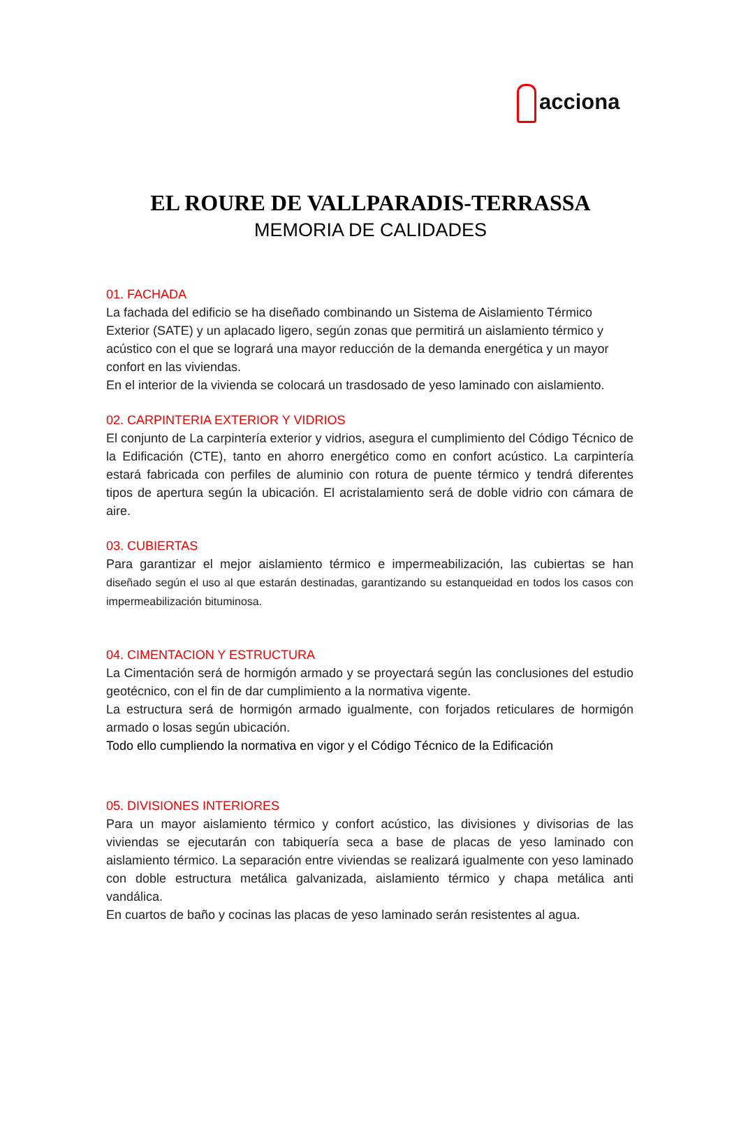acciona
EL ROURE DE VALLPARADIS-TERRASSA
MEMORIA DE CALIDADES
01. FACHADA
La fachada del edificio se ha diseñado combinando un Sistema de Aislamiento Térmico Exterior (SATE) y un aplacado ligero, según zonas que permitirá un aislamiento térmico y acústico con el que se logrará una mayor reducción de la demanda energética y un mayor confort en las viviendas.
En el interior de la vivienda se colocará un trasdosado de yeso laminado con aislamiento.
02. CARPINTERIA EXTERIOR Y VIDRIOS
El conjunto de La carpintería exterior y vidrios, asegura el cumplimiento del Código Técnico de la Edificación (CTE), tanto en ahorro energético como en confort acústico. La carpintería estará fabricada con perfiles de aluminio con rotura de puente térmico y tendrá diferentes tipos de apertura según la ubicación. El acristalamiento será de doble vidrio con cámara de aire.
03. CUBIERTAS
Para garantizar el mejor aislamiento térmico e impermeabilización, las cubiertas se han diseñado según el uso al que estarán destinadas, garantizando su estanqueidad en todos los casos con impermeabilización bituminosa.
04. CIMENTACION Y ESTRUCTURA
La Cimentación será de hormigón armado y se proyectará según las conclusiones del estudio geotécnico, con el fin de dar cumplimiento a la normativa vigente.
La estructura será de hormigón armado igualmente, con forjados reticulares de hormigón armado o losas según ubicación.
Todo ello cumpliendo la normativa en vigor y el Código Técnico de la Edificación
05. DIVISIONES INTERIORES
Para un mayor aislamiento térmico y confort acústico, las divisiones y divisorias de las viviendas se ejecutarán con tabiquería seca a base de placas de yeso laminado con aislamiento térmico. La separación entre viviendas se realizará igualmente con yeso laminado con doble estructura metálica galvanizada, aislamiento térmico y chapa metálica anti vandálica.
En cuartos de baño y cocinas las placas de yeso laminado serán resistentes al agua.